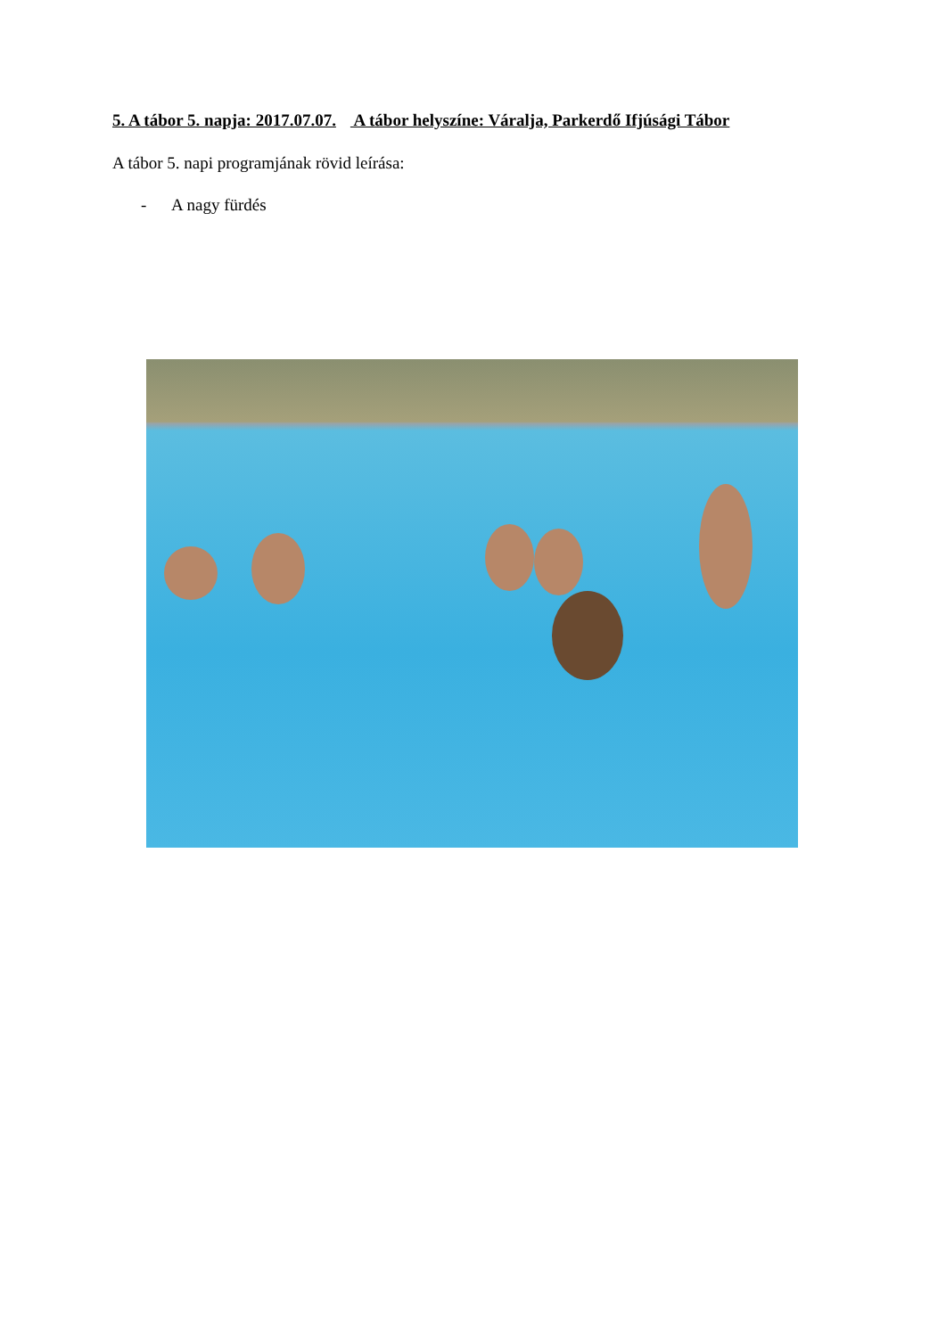5. A tábor 5. napja: 2017.07.07. A tábor helyszíne: Váralja, Parkerdő Ifjúsági Tábor
A tábor 5. napi programjának rövid leírása:
- A nagy fürdés